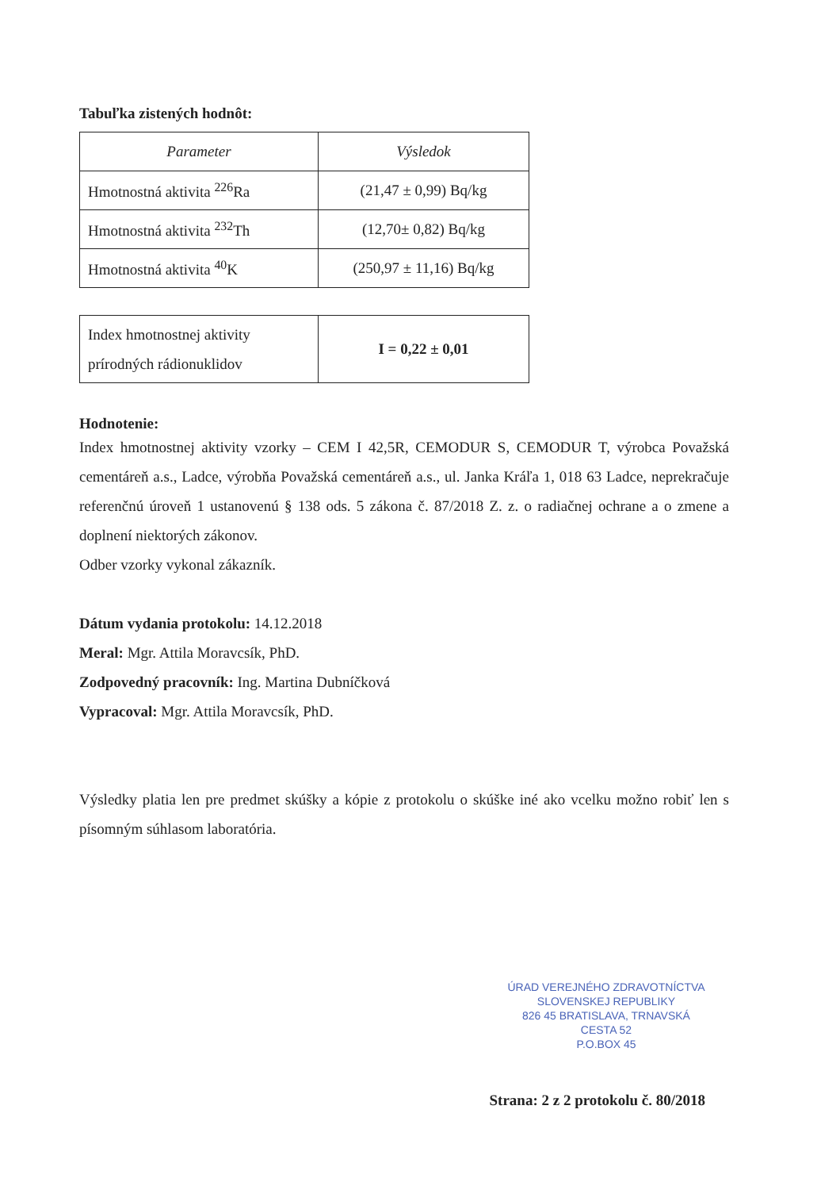Tabuľka zistených hodnôt:
| Parameter | Výsledok |
| Hmotnostná aktivita <sup>226</sup>Ra | (21,47 ± 0,99) Bq/kg |
| Hmotnostná aktivita <sup>232</sup>Th | (12,70± 0,82) Bq/kg |
| Hmotnostná aktivita <sup>40</sup>K | (250,97 ± 11,16) Bq/kg |
| Index hmotnostnej aktivity prírodných rádionuklidov | I = 0,22 ± 0,01 |
Hodnotenie:
Index hmotnostnej aktivity vzorky – CEM I 42,5R, CEMODUR S, CEMODUR T, výrobca Považská cementáreň a.s., Ladce, výrobňa Považská cementáreň a.s., ul. Janka Kráľa 1, 018 63 Ladce, neprekračuje referenčnú úroveň 1 ustanovenú § 138 ods. 5 zákona č. 87/2018 Z. z. o radiačnej ochrane a o zmene a doplnení niektorých zákonov.
Odber vzorky vykonal zákazník.
Dátum vydania protokolu: 14.12.2018
Meral: Mgr. Attila Moravcsík, PhD.
Zodpovedný pracovník: Ing. Martina Dubníčková
Vypracoval: Mgr. Attila Moravcsík, PhD.
Výsledky platia len pre predmet skúšky a kópie z protokolu o skúške iné ako vcelku možno robiť len s písomným súhlasom laboratória.
ÚRAD VEREJNÉHO ZDRAVOTNÍCTVA
SLOVENSKEJ REPUBLIKY
826 45 BRATISLAVA, TRNAVSKÁ CESTA 52
P.O.BOX 45
Strana: 2 z 2 protokolu č. 80/2018